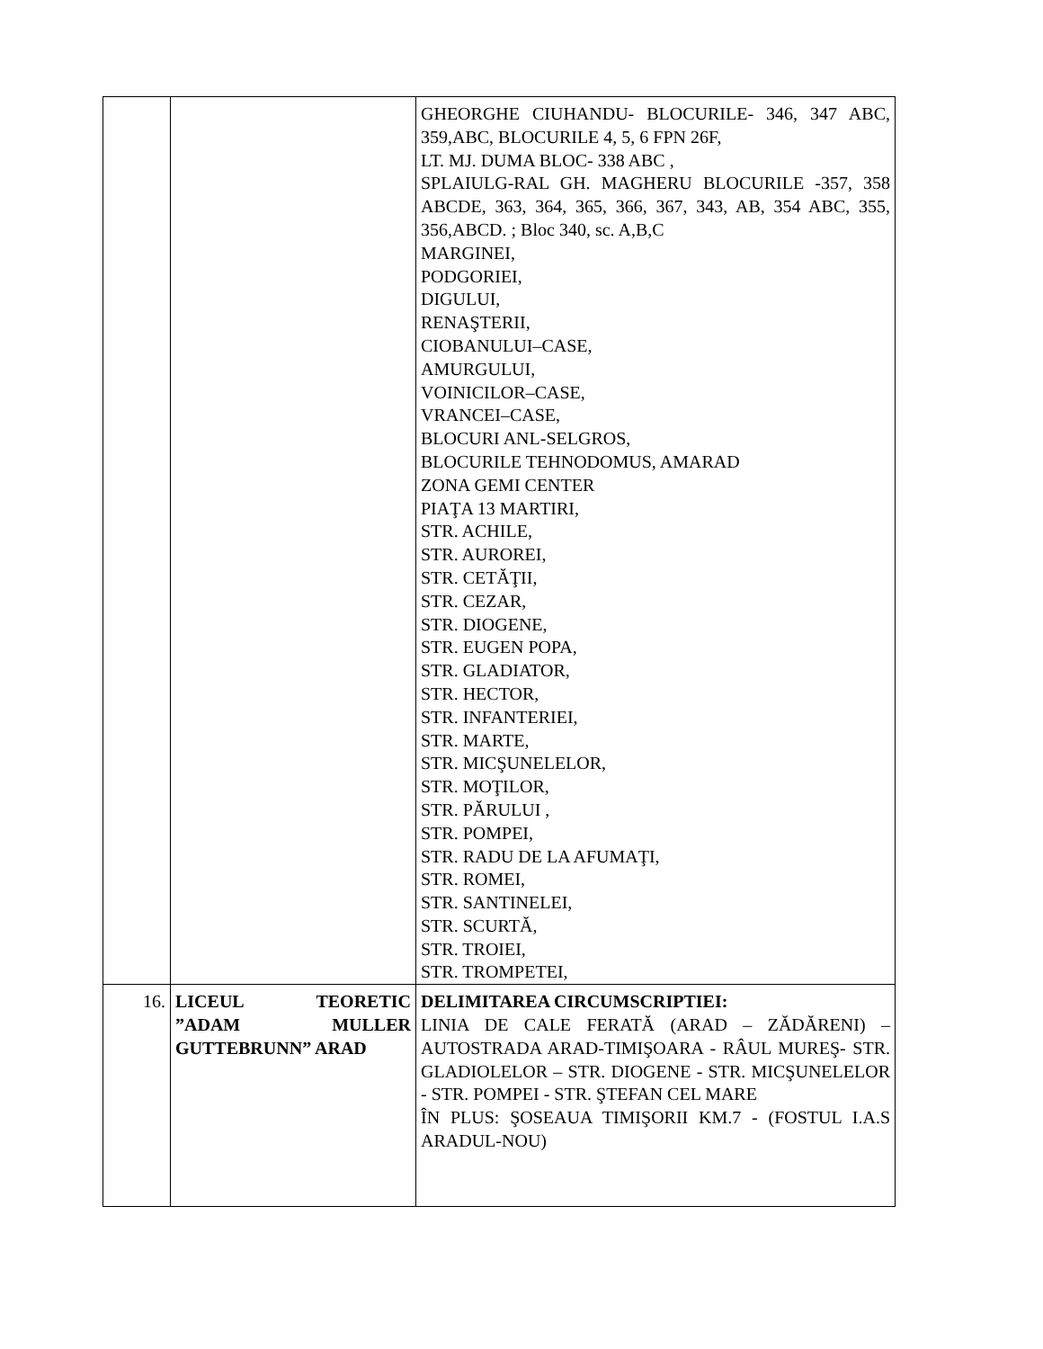| | | GHEORGHE CIUHANDU- BLOCURILE- 346, 347 ABC, 359,ABC, BLOCURILE 4, 5, 6 FPN 26F, LT. MJ. DUMA BLOC- 338 ABC , SPLAIULG-RAL GH. MAGHERU BLOCURILE -357, 358 ABCDE, 363, 364, 365, 366, 367, 343, AB, 354 ABC, 355, 356,ABCD. ; Bloc 340, sc. A,B,C MARGINEI, PODGORIEI, DIGULUI, RENAŞTERII, CIOBANULUI–CASE, AMURGULUI, VOINICILOR–CASE, VRANCEI–CASE, BLOCURI ANL-SELGROS, BLOCURILE TEHNODOMUS, AMARAD ZONA GEMI CENTER PIAŢA 13 MARTIRI, STR. ACHILE, STR. AUROREI, STR. CETĂŢII, STR. CEZAR, STR. DIOGENE, STR. EUGEN POPA, STR. GLADIATOR, STR. HECTOR, STR. INFANTERIEI, STR. MARTE, STR. MICŞUNELELOR, STR. MOŢILOR, STR. PĂRULUI , STR. POMPEI, STR. RADU DE LA AFUMAŢI, STR. ROMEI, STR. SANTINELEI, STR. SCURTĂ, STR. TROIEI, STR. TROMPETEI, |
| 16. | LICEUL TEORETIC ”ADAM MULLER GUTTEBRUNN” ARAD | DELIMITAREA CIRCUMSCRIPTIEI: LINIA DE CALE FERATĂ (ARAD – ZĂDĂRENI) – AUTOSTRADA ARAD-TIMIŞOARA - RÂUL MUREŞ- STR. GLADIOLELOR – STR. DIOGENE - STR. MICŞUNELELOR - STR. POMPEI - STR. ŞTEFAN CEL MARE ÎN PLUS: ŞOSEAUA TIMIŞORII KM.7 - (FOSTUL I.A.S ARADUL-NOU) |